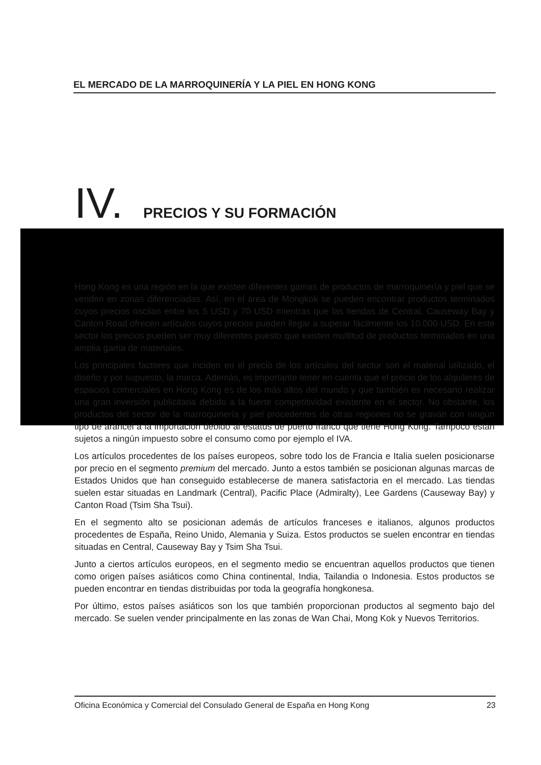EL MERCADO DE LA MARROQUINERÍA Y LA PIEL EN HONG KONG
IV. PRECIOS Y SU FORMACIÓN
Hong Kong es una región en la que existen diferentes gamas de productos de marroquinería y piel que se venden en zonas diferenciadas. Así, en el área de Mongkok se pueden encontrar productos terminados cuyos precios oscilan entre los 5 USD y 70 USD mientras que las tiendas de Central, Causeway Bay y Canton Road ofrecen artículos cuyos precios pueden llegar a superar fácilmente los 10.000 USD. En este sector los precios pueden ser muy diferentes puesto que existen multitud de productos terminados en una amplia gama de materiales.
Los principales factores que inciden en el precio de los artículos del sector son el material utilizado, el diseño y por supuesto, la marca. Además, es importante tener en cuenta que el precio de los alquileres de espacios comerciales en Hong Kong es de los más altos del mundo y que también es necesario realizar una gran inversión publicitaria debido a la fuerte competitividad existente en el sector. No obstante, los productos del sector de la marroquinería y piel procedentes de otras regiones no se gravan con ningún tipo de arancel a la importación debido al estatus de puerto franco que tiene Hong Kong. Tampoco están sujetos a ningún impuesto sobre el consumo como por ejemplo el IVA.
Los artículos procedentes de los países europeos, sobre todo los de Francia e Italia suelen posicionarse por precio en el segmento premium del mercado. Junto a estos también se posicionan algunas marcas de Estados Unidos que han conseguido establecerse de manera satisfactoria en el mercado. Las tiendas suelen estar situadas en Landmark (Central), Pacific Place (Admiralty), Lee Gardens (Causeway Bay) y Canton Road (Tsim Sha Tsui).
En el segmento alto se posicionan además de artículos franceses e italianos, algunos productos procedentes de España, Reino Unido, Alemania y Suiza. Estos productos se suelen encontrar en tiendas situadas en Central, Causeway Bay y Tsim Sha Tsui.
Junto a ciertos artículos europeos, en el segmento medio se encuentran aquellos productos que tienen como origen países asiáticos como China continental, India, Tailandia o Indonesia. Estos productos se pueden encontrar en tiendas distribuidas por toda la geografía hongkonesa.
Por último, estos países asiáticos son los que también proporcionan productos al segmento bajo del mercado. Se suelen vender principalmente en las zonas de Wan Chai, Mong Kok y Nuevos Territorios.
Oficina Económica y Comercial del Consulado General de España en Hong Kong 23